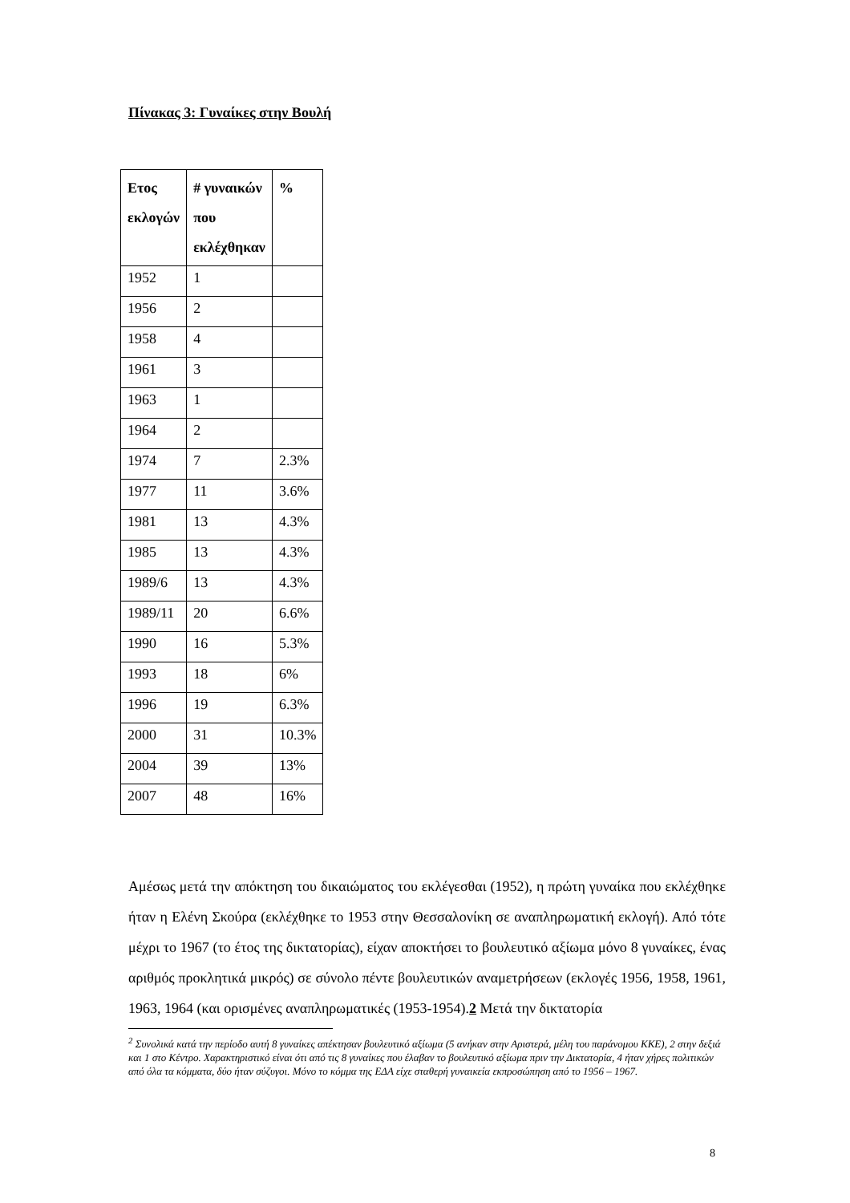Πίνακας 3: Γυναίκες στην Βουλή
| Ετος εκλογών | # γυναικών που εκλέχθηκαν | % |
| --- | --- | --- |
| 1952 | 1 | |
| 1956 | 2 | |
| 1958 | 4 | |
| 1961 | 3 | |
| 1963 | 1 | |
| 1964 | 2 | |
| 1974 | 7 | 2.3% |
| 1977 | 11 | 3.6% |
| 1981 | 13 | 4.3% |
| 1985 | 13 | 4.3% |
| 1989/6 | 13 | 4.3% |
| 1989/11 | 20 | 6.6% |
| 1990 | 16 | 5.3% |
| 1993 | 18 | 6% |
| 1996 | 19 | 6.3% |
| 2000 | 31 | 10.3% |
| 2004 | 39 | 13% |
| 2007 | 48 | 16% |
Αμέσως μετά την απόκτηση του δικαιώματος του εκλέγεσθαι (1952), η πρώτη γυναίκα που εκλέχθηκε ήταν η Ελένη Σκούρα (εκλέχθηκε το 1953 στην Θεσσαλονίκη σε αναπληρωματική εκλογή). Από τότε μέχρι το 1967 (το έτος της δικτατορίας), είχαν αποκτήσει το βουλευτικό αξίωμα μόνο 8 γυναίκες, ένας αριθμός προκλητικά μικρός) σε σύνολο πέντε βουλευτικών αναμετρήσεων (εκλογές 1956, 1958, 1961, 1963, 1964 (και ορισμένες αναπληρωματικές (1953-1954).2 Μετά την δικτατορία
<sup>2</sup> Συνολικά κατά την περίοδο αυτή 8 γυναίκες απέκτησαν βουλευτικό αξίωμα (5 ανήκαν στην Αριστερά, μέλη του παράνομου ΚΚΕ), 2 στην δεξιά και 1 στο Κέντρο. Χαρακτηριστικό είναι ότι από τις 8 γυναίκες που έλαβαν το βουλευτικό αξίωμα πριν την Δικτατορία, 4 ήταν χήρες πολιτικών από όλα τα κόμματα, δύο ήταν σύζυγοι. Μόνο το κόμμα της ΕΔΑ είχε σταθερή γυναικεία εκπροσώπηση από το 1956 – 1967.
8